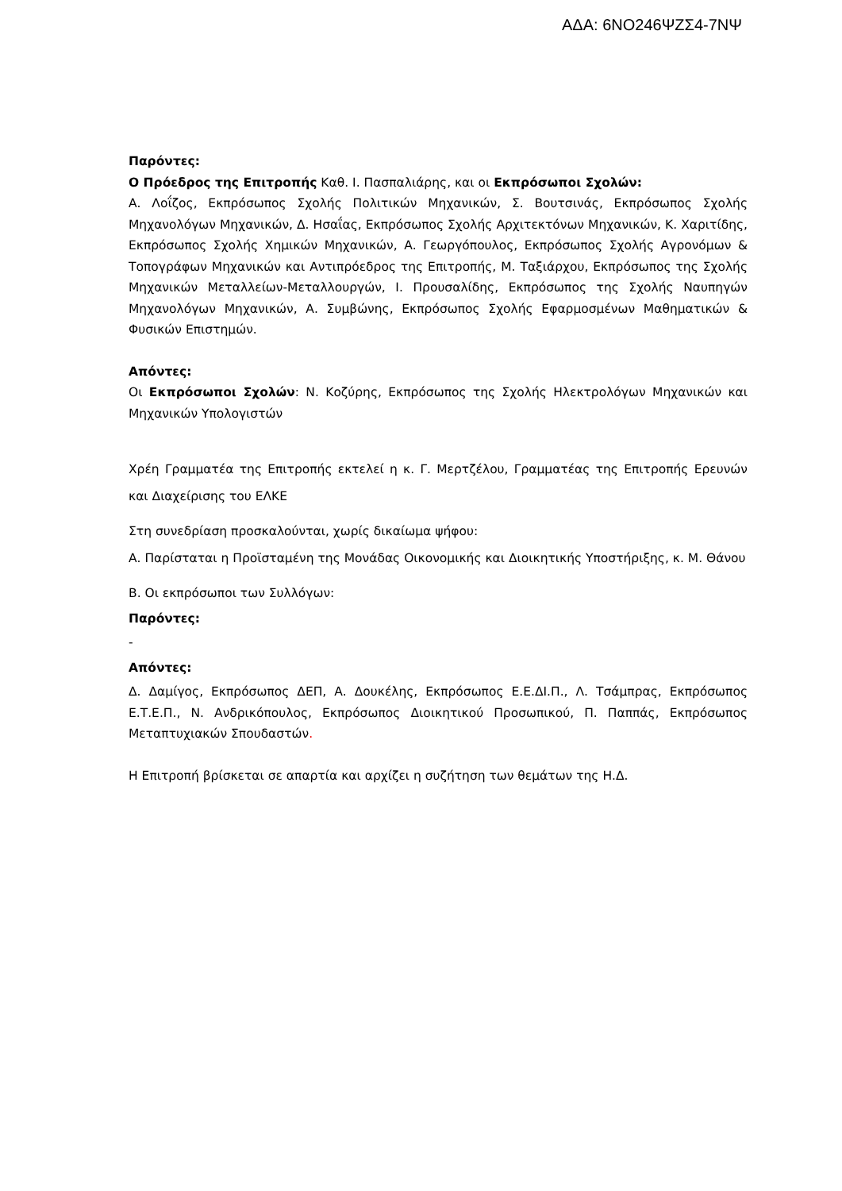ΑΔΑ: 6ΝΟ246ΨΖΣ4-7ΝΨ
Παρόντες:
Ο Πρόεδρος της Επιτροπής Καθ. Ι. Πασπαλιάρης, και οι Εκπρόσωποι Σχολών:
Α. Λοΐζος, Εκπρόσωπος Σχολής Πολιτικών Μηχανικών, Σ. Βουτσινάς, Εκπρόσωπος Σχολής Μηχανολόγων Μηχανικών, Δ. Ησαΐας, Εκπρόσωπος Σχολής Αρχιτεκτόνων Μηχανικών, Κ. Χαριτίδης, Εκπρόσωπος Σχολής Χημικών Μηχανικών, Α. Γεωργόπουλος, Εκπρόσωπος Σχολής Αγρονόμων & Τοπογράφων Μηχανικών και Αντιπρόεδρος της Επιτροπής, Μ. Ταξιάρχου, Εκπρόσωπος της Σχολής Μηχανικών Μεταλλείων-Μεταλλουργών, Ι. Προυσαλίδης, Εκπρόσωπος της Σχολής Ναυπηγών Μηχανολόγων Μηχανικών, Α. Συμβώνης, Εκπρόσωπος Σχολής Εφαρμοσμένων Μαθηματικών & Φυσικών Επιστημών.
Απόντες:
Οι Εκπρόσωποι Σχολών: Ν. Κοζύρης, Εκπρόσωπος της Σχολής Ηλεκτρολόγων Μηχανικών και Μηχανικών Υπολογιστών
Χρέη Γραμματέα της Επιτροπής εκτελεί η κ. Γ. Μερτζέλου, Γραμματέας της Επιτροπής Ερευνών και Διαχείρισης του ΕΛΚΕ
Στη συνεδρίαση προσκαλούνται, χωρίς δικαίωμα ψήφου:
Α. Παρίσταται η Προϊσταμένη της Μονάδας Οικονομικής και Διοικητικής Υποστήριξης, κ. Μ. Θάνου
Β. Οι εκπρόσωποι των Συλλόγων:
Παρόντες:
-
Απόντες:
Δ. Δαμίγος, Εκπρόσωπος ΔΕΠ, Α. Δουκέλης, Εκπρόσωπος Ε.Ε.ΔΙ.Π., Λ. Τσάμπρας, Εκπρόσωπος Ε.Τ.Ε.Π., Ν. Ανδρικόπουλος, Εκπρόσωπος Διοικητικού Προσωπικού, Π. Παππάς, Εκπρόσωπος Μεταπτυχιακών Σπουδαστών.
Η Επιτροπή βρίσκεται σε απαρτία και αρχίζει η συζήτηση των θεμάτων της Η.Δ.